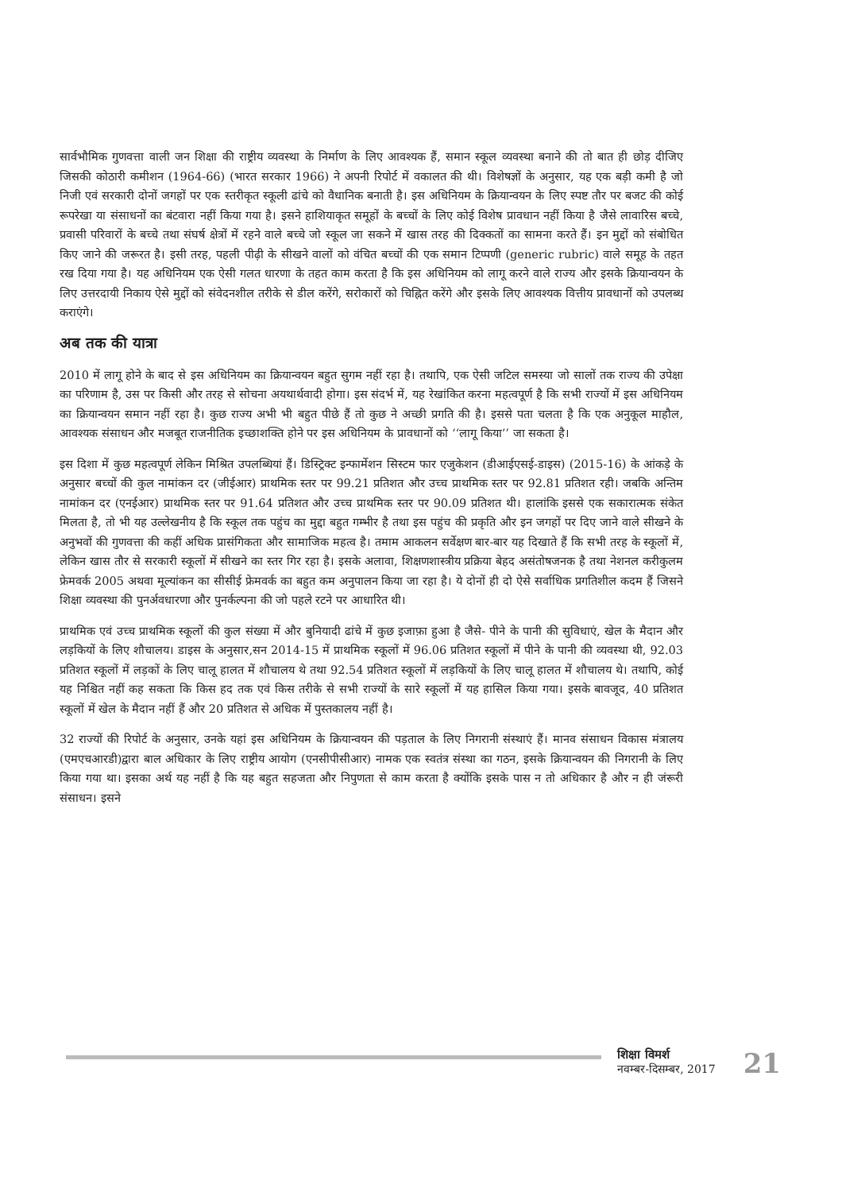सार्वभौमिक गुणवत्ता वाली जन शिक्षा की राष्ट्रीय व्यवस्था के निर्माण के लिए आवश्यक हैं, समान स्कूल व्यवस्था बनाने की तो बात ही छोड़ दीजिए जिसकी कोठारी कमीशन (1964-66) (भारत सरकार 1966) ने अपनी रिपोर्ट में वकालत की थी। विशेषज्ञों के अनुसार, यह एक बड़ी कमी है जो निजी एवं सरकारी दोनों जगहों पर एक स्तरीकृत स्कूली ढांचे को वैधानिक बनाती है। इस अधिनियम के क्रियान्वयन के लिए स्पष्ट तौर पर बजट की कोई रूपरेखा या संसाधनों का बंटवारा नहीं किया गया है। इसने हाशियाकृत समूहों के बच्चों के लिए कोई विशेष प्रावधान नहीं किया है जैसे लावारिस बच्चे, प्रवासी परिवारों के बच्चे तथा संघर्ष क्षेत्रों में रहने वाले बच्चे जो स्कूल जा सकने में खास तरह की दिक्कतों का सामना करते हैं। इन मुद्दों को संबोधित किए जाने की जरूरत है। इसी तरह, पहली पीढ़ी के सीखने वालों को वंचित बच्चों की एक समान टिप्पणी (generic rubric) वाले समूह के तहत रख दिया गया है। यह अधिनियम एक ऐसी गलत धारणा के तहत काम करता है कि इस अधिनियम को लागू करने वाले राज्य और इसके क्रियान्वयन के लिए उत्तरदायी निकाय ऐसे मुद्दों को संवेदनशील तरीके से डील करेंगे, सरोकारों को चिह्नित करेंगे और इसके लिए आवश्यक वित्तीय प्रावधानों को उपलब्ध कराएंगे।
अब तक की यात्रा
2010 में लागू होने के बाद से इस अधिनियम का क्रियान्वयन बहुत सुगम नहीं रहा है। तथापि, एक ऐसी जटिल समस्या जो सालों तक राज्य की उपेक्षा का परिणाम है, उस पर किसी और तरह से सोचना अयथार्थवादी होगा। इस संदर्भ में, यह रेखांकित करना महत्वपूर्ण है कि सभी राज्यों में इस अधिनियम का क्रियान्वयन समान नहीं रहा है। कुछ राज्य अभी भी बहुत पीछे हैं तो कुछ ने अच्छी प्रगति की है। इससे पता चलता है कि एक अनुकूल माहौल, आवश्यक संसाधन और मजबूत राजनीतिक इच्छाशक्ति होने पर इस अधिनियम के प्रावधानों को ‘‘लागू किया’’ जा सकता है।
इस दिशा में कुछ महत्वपूर्ण लेकिन मिश्रित उपलब्धियां हैं। डिस्ट्रिक्ट इन्फार्मेशन सिस्टम फार एजुकेशन (डीआईएसई-डाइस) (2015-16) के आंकड़े के अनुसार बच्चों की कुल नामांकन दर (जीईआर) प्राथमिक स्तर पर 99.21 प्रतिशत और उच्च प्राथमिक स्तर पर 92.81 प्रतिशत रही। जबकि अन्तिम नामांकन दर (एनईआर) प्राथमिक स्तर पर 91.64 प्रतिशत और उच्च प्राथमिक स्तर पर 90.09 प्रतिशत थी। हालांकि इससे एक सकारात्मक संकेत मिलता है, तो भी यह उल्लेखनीय है कि स्कूल तक पहुंच का मुद्दा बहुत गम्भीर है तथा इस पहुंच की प्रकृति और इन जगहों पर दिए जाने वाले सीखने के अनुभवों की गुणवत्ता की कहीं अधिक प्रासंगिकता और सामाजिक महत्व है। तमाम आकलन सर्वेक्षण बार-बार यह दिखाते हैं कि सभी तरह के स्कूलों में, लेकिन खास तौर से सरकारी स्कूलों में सीखने का स्तर गिर रहा है। इसके अलावा, शिक्षणशास्त्रीय प्रक्रिया बेहद असंतोषजनक है तथा नेशनल करीकुलम फ्रेमवर्क 2005 अथवा मूल्यांकन का सीसीई फ्रेमवर्क का बहुत कम अनुपालन किया जा रहा है। ये दोनों ही दो ऐसे सर्वाधिक प्रगतिशील कदम हैं जिसने शिक्षा व्यवस्था की पुनर्अवधारणा और पुनर्कल्पना की जो पहले रटने पर आधारित थी।
प्राथमिक एवं उच्च प्राथमिक स्कूलों की कुल संख्या में और बुनियादी ढांचे में कुछ इजाफ़ा हुआ है जैसे- पीने के पानी की सुविधाएं, खेल के मैदान और लड़कियों के लिए शौचालय। डाइस के अनुसार,सन 2014-15 में प्राथमिक स्कूलों में 96.06 प्रतिशत स्कूलों में पीने के पानी की व्यवस्था थी, 92.03 प्रतिशत स्कूलों में लड़कों के लिए चालू हालत में शौचालय थे तथा 92.54 प्रतिशत स्कूलों में लड़कियों के लिए चालू हालत में शौचालय थे। तथापि, कोई यह निश्चित नहीं कह सकता कि किस हद तक एवं किस तरीके से सभी राज्यों के सारे स्कूलों में यह हासिल किया गया। इसके बावजूद, 40 प्रतिशत स्कूलों में खेल के मैदान नहीं हैं और 20 प्रतिशत से अधिक में पुस्तकालय नहीं है।
32 राज्यों की रिपोर्ट के अनुसार, उनके यहां इस अधिनियम के क्रियान्वयन की पड़ताल के लिए निगरानी संस्थाएं हैं। मानव संसाधन विकास मंत्रालय (एमएचआरडी)द्वारा बाल अधिकार के लिए राष्ट्रीय आयोग (एनसीपीसीआर) नामक एक स्वतंत्र संस्था का गठन, इसके क्रियान्वयन की निगरानी के लिए किया गया था। इसका अर्थ यह नहीं है कि यह बहुत सहजता और निपुणता से काम करता है क्योंकि इसके पास न तो अधिकार है और न ही जंरूरी संसाधन। इसने
शिक्षा विमर्श
नवम्बर-दिसम्बर, 2017
21